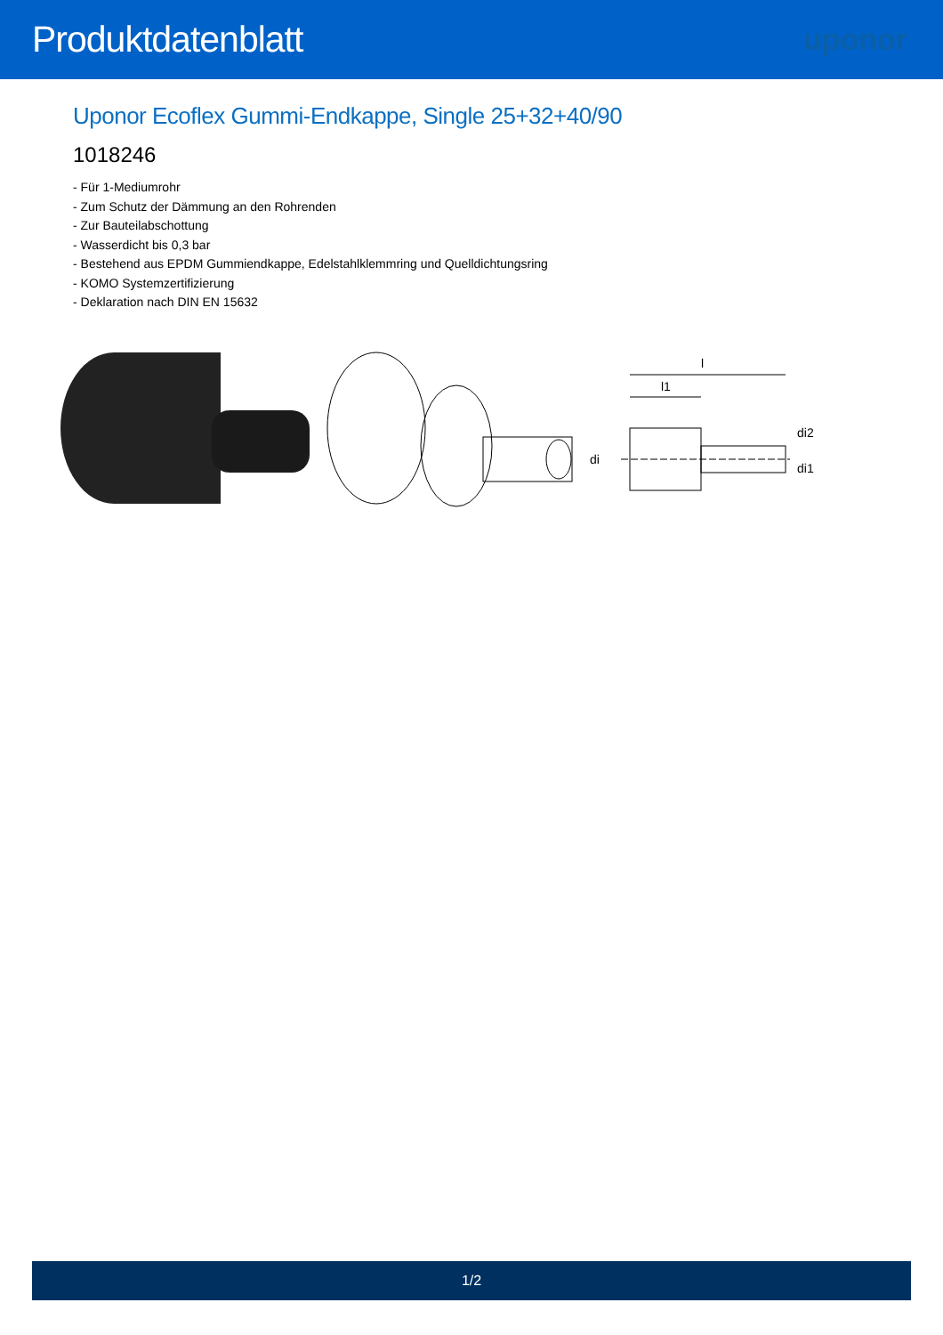Produktdatenblatt
uponor
Uponor Ecoflex Gummi-Endkappe, Single 25+32+40/90
1018246
- Für 1-Mediumrohr
- Zum Schutz der Dämmung an den Rohrenden
- Zur Bauteilabschottung
- Wasserdicht bis 0,3 bar
- Bestehend aus EPDM Gummiendkappe, Edelstahlklemmring und Quelldichtungsring
- KOMO Systemzertifizierung
- Deklaration nach DIN EN 15632
l
l1
di
di2
di1
1/2